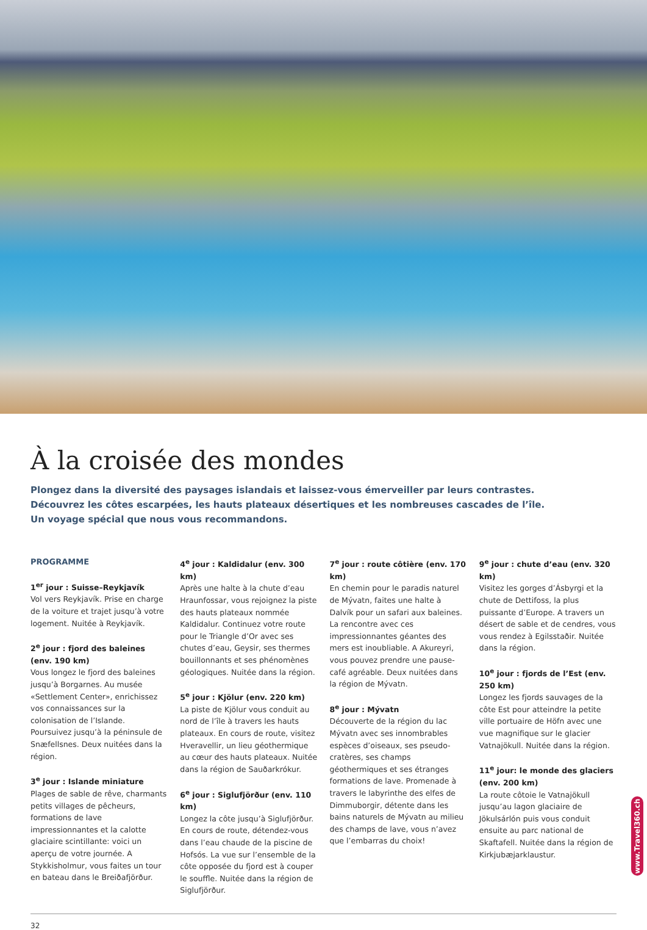À la croisée des mondes
Plongez dans la diversité des paysages islandais et laissez-vous émerveiller par leurs contrastes.
Découvrez les côtes escarpées, les hauts plateaux désertiques et les nombreuses cascades de l’île.
Un voyage spécial que nous vous recommandons.
PROGRAMME
1<sup>er</sup> jour : Suisse–Reykjavík
Vol vers Reykjavík. Prise en charge de la voiture et trajet jusqu’à votre logement. Nuitée à Reykjavík.
2<sup>e</sup> jour : fjord des baleines (env. 190 km)
Vous longez le fjord des baleines jusqu’à Borgarnes. Au musée «Settlement Center», enrichissez vos connaissances sur la colonisation de l’Islande. Poursuivez jusqu’à la péninsule de Snæfellsnes. Deux nuitées dans la région.
3<sup>e</sup> jour : Islande miniature
Plages de sable de rêve, charmants petits villages de pêcheurs, formations de lave impressionnantes et la calotte glaciaire scintillante: voici un aperçu de votre journée. A Stykkisholmur, vous faites un tour en bateau dans le Breiðafjörður.
4<sup>e</sup> jour : Kaldidalur (env. 300 km)
Après une halte à la chute d’eau Hraunfossar, vous rejoignez la piste des hauts plateaux nommée Kaldidalur. Continuez votre route pour le Triangle d’Or avec ses chutes d’eau, Geysir, ses thermes bouillonnants et ses phénomènes géologiques. Nuitée dans la région.
5<sup>e</sup> jour : Kjölur (env. 220 km)
La piste de Kjölur vous conduit au nord de l’île à travers les hauts plateaux. En cours de route, visitez Hveravellir, un lieu géothermique au cœur des hauts plateaux. Nuitée dans la région de Sauðarkrókur.
6<sup>e</sup> jour : Siglufjörður (env. 110 km)
Longez la côte jusqu’à Siglufjörður. En cours de route, détendez-vous dans l’eau chaude de la piscine de Hofsós. La vue sur l’ensemble de la côte opposée du fjord est à couper le souffle. Nuitée dans la région de Siglufjörður.
7<sup>e</sup> jour : route côtière (env. 170 km)
En chemin pour le paradis naturel de Mývatn, faites une halte à Dalvík pour un safari aux baleines. La rencontre avec ces impressionnantes géantes des mers est inoubliable. A Akureyri, vous pouvez prendre une pause-café agréable. Deux nuitées dans la région de Mývatn.
8<sup>e</sup> jour : Mývatn
Découverte de la région du lac Mývatn avec ses innombrables espèces d’oiseaux, ses pseudo-cratères, ses champs géothermiques et ses étranges formations de lave. Promenade à travers le labyrinthe des elfes de Dimmuborgir, détente dans les bains naturels de Mývatn au milieu des champs de lave, vous n’avez que l’embarras du choix!
9<sup>e</sup> jour : chute d’eau (env. 320 km)
Visitez les gorges d’Ásbyrgi et la chute de Dettifoss, la plus puissante d’Europe. A travers un désert de sable et de cendres, vous vous rendez à Egilsstaðir. Nuitée dans la région.
10<sup>e</sup> jour : fjords de l’Est (env. 250 km)
Longez les fjords sauvages de la côte Est pour atteindre la petite ville portuaire de Höfn avec une vue magnifique sur le glacier Vatnajökull. Nuitée dans la région.
11<sup>e</sup> jour: le monde des glaciers (env. 200 km)
La route côtoie le Vatnajökull jusqu’au lagon glaciaire de Jökulsárlón puis vous conduit ensuite au parc national de Skaftafell. Nuitée dans la région de Kirkjubæjarklaustur.
32
www.Travel360.ch